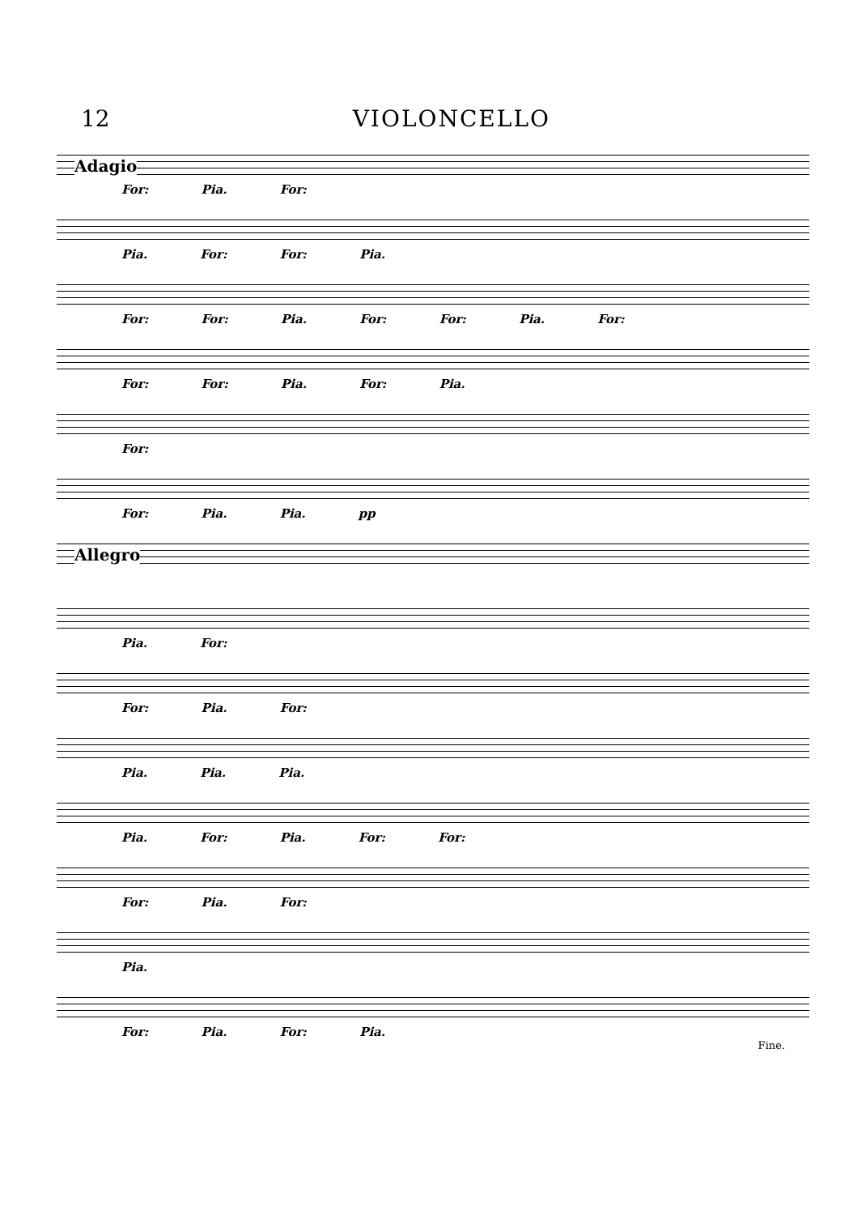12 VIOLONCELLO
Adagio
For: Pia. For:
Pia. For: For: Pia.
For: For: Pia. For: For: Pia. For:
For: For: Pia. For: Pia.
For:
For: Pia. Pia. pp
Allegro
Pia. For:
For: Pia. For:
Pia. Pia. Pia.
Pia. For: Pia. For: For:
For: Pia. For:
Pia.
For: Pia. For: Pia.
Fine.